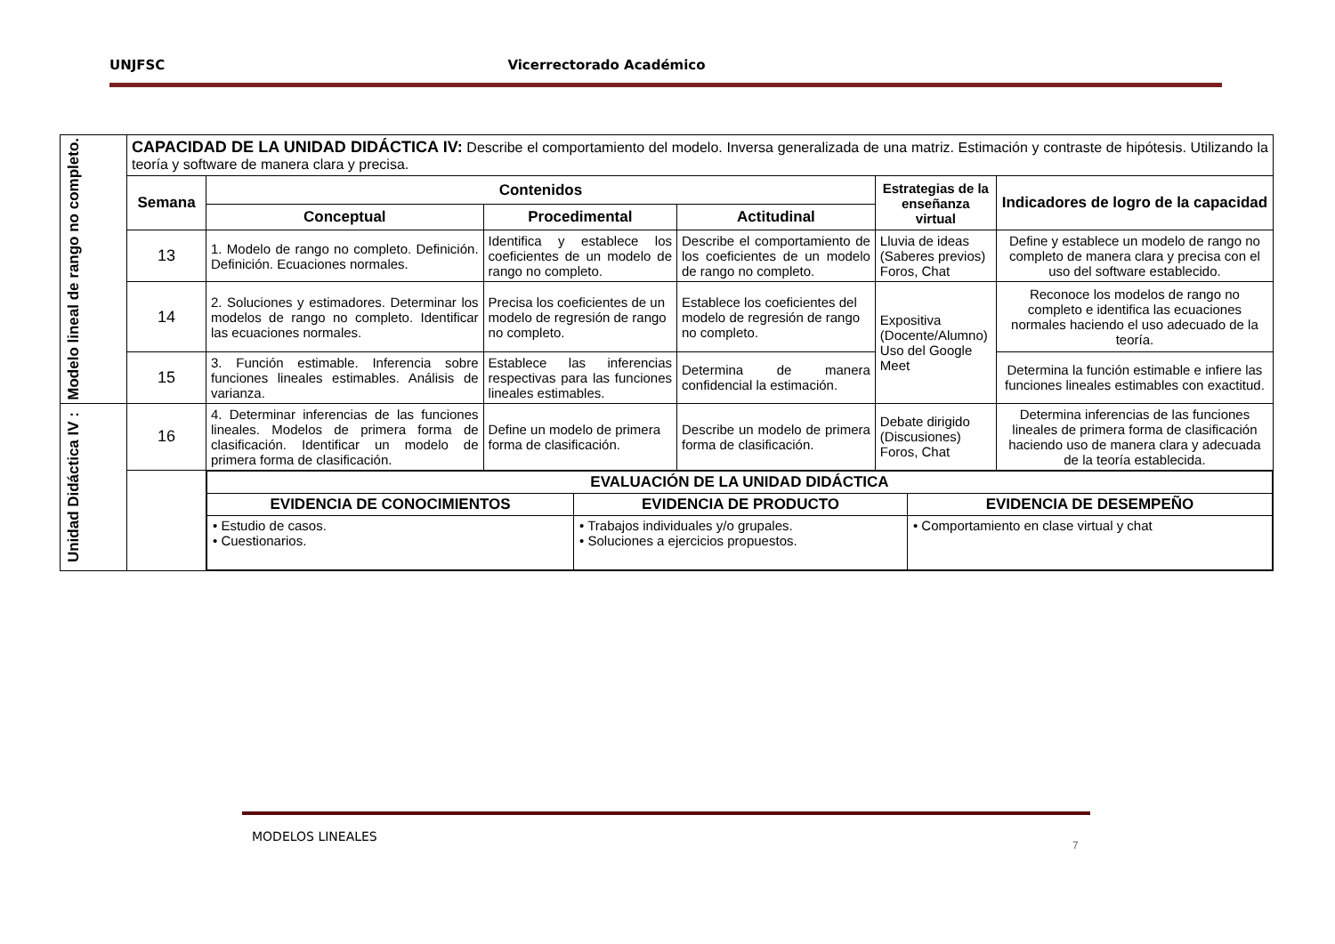UNJFSC Vicerrectorado Académico
| Modelo lineal de rango no completo. | CAPACIDAD DE LA UNIDAD DIDÁCTICA IV: Describe el comportamiento del modelo. Inversa generalizada de una matriz. Estimación y contraste de hipótesis. Utilizando la teoría y software de manera clara y precisa. | | | | | |
| | Semana | Contenidos | | | Estrategias de la enseñanza virtual | Indicadores de logro de la capacidad |
| | | Conceptual | Procedimental | Actitudinal | | |
| | 13 | 1. Modelo de rango no completo. Definición. Definición. Ecuaciones normales. | Identifica y establece los coeficientes de un modelo de rango no completo. | Describe el comportamiento de los coeficientes de un modelo de rango no completo. | Lluvia de ideas (Saberes previos) Foros, Chat | Define y establece un modelo de rango no completo de manera clara y precisa con el uso del software establecido. |
| | 14 | 2. Soluciones y estimadores. Determinar los modelos de rango no completo. Identificar las ecuaciones normales. | Precisa los coeficientes de un modelo de regresión de rango no completo. | Establece los coeficientes del modelo de regresión de rango no completo. | Expositiva (Docente/Alumno) Uso del Google Meet | Reconoce los modelos de rango no completo e identifica las ecuaciones normales haciendo el uso adecuado de la teoría. |
| | 15 | 3. Función estimable. Inferencia sobre funciones lineales estimables. Análisis de varianza. | Establece las inferencias respectivas para las funciones lineales estimables. | Determina de manera confidencial la estimación. | | Determina la función estimable e infiere las funciones lineales estimables con exactitud. |
| Unidad Didáctica IV : | 16 | 4. Determinar inferencias de las funciones lineales. Modelos de primera forma de clasificación. Identificar un modelo de primera forma de clasificación. | Define un modelo de primera forma de clasificación. | Describe un modelo de primera forma de clasificación. | Debate dirigido (Discusiones) Foros, Chat | Determina inferencias de las funciones lineales de primera forma de clasificación haciendo uso de manera clara y adecuada de la teoría establecida. |
| | | / EVALUACIÓN DE LA UNIDAD DIDÁCTICA / / / / --- / --- / --- / / EVIDENCIA DE CONOCIMIENTOS / EVIDENCIA DE PRODUCTO / EVIDENCIA DE DESEMPEÑO / / • Estudio de casos. • Cuestionarios. / • Trabajos individuales y/o grupales. • Soluciones a ejercicios propuestos. / • Comportamiento en clase virtual y chat / | | | | |
MODELOS LINEALES
7